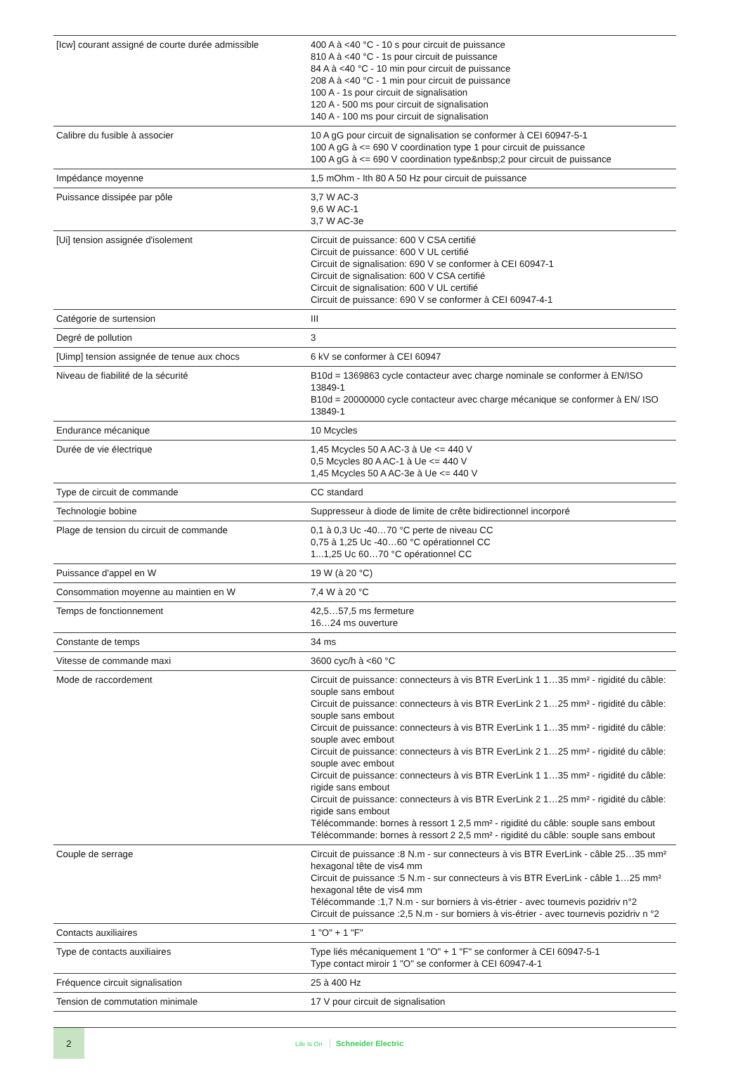| [Icw] courant assigné de courte durée admissible | 400 A à <40 °C - 10 s pour circuit de puissance 810 A à <40 °C - 1s pour circuit de puissance 84 A à <40 °C - 10 min pour circuit de puissance 208 A à <40 °C - 1 min pour circuit de puissance 100 A - 1s pour circuit de signalisation 120 A - 500 ms pour circuit de signalisation 140 A - 100 ms pour circuit de signalisation |
| Calibre du fusible à associer | 10 A gG pour circuit de signalisation se conformer à CEI 60947-5-1 100 A gG à <= 690 V coordination type 1 pour circuit de puissance 100 A gG à <= 690 V coordination type&nbsp;2 pour circuit de puissance |
| Impédance moyenne | 1,5 mOhm - Ith 80 A 50 Hz pour circuit de puissance |
| Puissance dissipée par pôle | 3,7 W AC-3 9,6 W AC-1 3,7 W AC-3e |
| [Ui] tension assignée d'isolement | Circuit de puissance: 600 V CSA certifié Circuit de puissance: 600 V UL certifié Circuit de signalisation: 690 V se conformer à CEI 60947-1 Circuit de signalisation: 600 V CSA certifié Circuit de signalisation: 600 V UL certifié Circuit de puissance: 690 V se conformer à CEI 60947-4-1 |
| Catégorie de surtension | III |
| Degré de pollution | 3 |
| [Uimp] tension assignée de tenue aux chocs | 6 kV se conformer à CEI 60947 |
| Niveau de fiabilité de la sécurité | B10d = 1369863 cycle contacteur avec charge nominale se conformer à EN/ISO 13849-1 B10d = 20000000 cycle contacteur avec charge mécanique se conformer à EN/ ISO 13849-1 |
| Endurance mécanique | 10 Mcycles |
| Durée de vie électrique | 1,45 Mcycles 50 A AC-3 à Ue <= 440 V 0,5 Mcycles 80 A AC-1 à Ue <= 440 V 1,45 Mcycles 50 A AC-3e à Ue <= 440 V |
| Type de circuit de commande | CC standard |
| Technologie bobine | Suppresseur à diode de limite de crête bidirectionnel incorporé |
| Plage de tension du circuit de commande | 0,1 à 0,3 Uc -40…70 °C perte de niveau CC 0,75 à 1,25 Uc -40…60 °C opérationnel CC 1...1,25 Uc 60…70 °C opérationnel CC |
| Puissance d'appel en W | 19 W (à 20 °C) |
| Consommation moyenne au maintien en W | 7,4 W à 20 °C |
| Temps de fonctionnement | 42,5…57,5 ms fermeture 16…24 ms ouverture |
| Constante de temps | 34 ms |
| Vitesse de commande maxi | 3600 cyc/h à <60 °C |
| Mode de raccordement | Circuit de puissance: connecteurs à vis BTR EverLink 1 1…35 mm² - rigidité du câble: souple sans embout Circuit de puissance: connecteurs à vis BTR EverLink 2 1…25 mm² - rigidité du câble: souple sans embout Circuit de puissance: connecteurs à vis BTR EverLink 1 1…35 mm² - rigidité du câble: souple avec embout Circuit de puissance: connecteurs à vis BTR EverLink 2 1…25 mm² - rigidité du câble: souple avec embout Circuit de puissance: connecteurs à vis BTR EverLink 1 1…35 mm² - rigidité du câble: rigide sans embout Circuit de puissance: connecteurs à vis BTR EverLink 2 1…25 mm² - rigidité du câble: rigide sans embout Télécommande: bornes à ressort 1 2,5 mm² - rigidité du câble: souple sans embout Télécommande: bornes à ressort 2 2,5 mm² - rigidité du câble: souple sans embout |
| Couple de serrage | Circuit de puissance :8 N.m - sur connecteurs à vis BTR EverLink - câble 25…35 mm² hexagonal tête de vis4 mm Circuit de puissance :5 N.m - sur connecteurs à vis BTR EverLink - câble 1…25 mm² hexagonal tête de vis4 mm Télécommande :1,7 N.m - sur borniers à vis-étrier - avec tournevis pozidriv n°2 Circuit de puissance :2,5 N.m - sur borniers à vis-étrier - avec tournevis pozidriv n °2 |
| Contacts auxiliaires | 1 "O" + 1 "F" |
| Type de contacts auxiliaires | Type liés mécaniquement 1 "O" + 1 "F" se conformer à CEI 60947-5-1 Type contact miroir 1 "O" se conformer à CEI 60947-4-1 |
| Fréquence circuit signalisation | 25 à 400 Hz |
| Tension de commutation minimale | 17 V pour circuit de signalisation |
2
Life Is On Schneider Electric